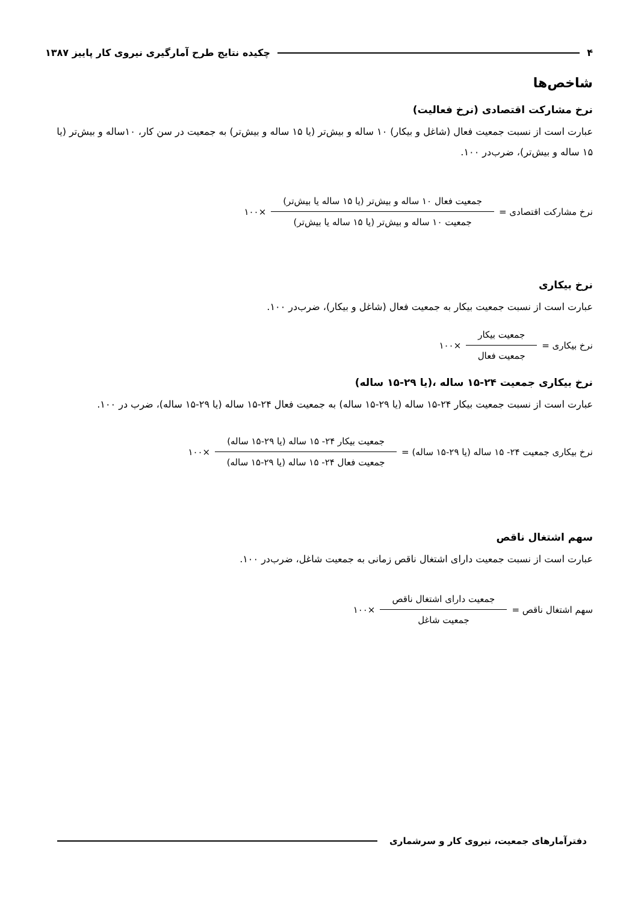۴ چکیده نتایج طرح آمارگیری نیروی کار پاییز ۱۳۸۷
شاخص‌ها
نرخ مشارکت اقتصادی (نرخ فعالیت)
عبارت است از نسبت جمعیت فعال (شاغل و بیکار) ۱۰ ساله و بیش‌تر (یا ۱۵ ساله و بیش‌تر) به جمعیت در سن کار، ۱۰ساله و بیش‌تر (یا ۱۵ ساله و بیش‌تر)، ضرب‌در ۱۰۰.
نرخ مشارکت اقتصادی = جمعیت فعال ۱۰ ساله و بیش‌تر (یا ۱۵ ساله یا بیش‌تر) جمعیت ۱۰ ساله و بیش‌تر (یا ۱۵ ساله یا بیش‌تر) ×۱۰۰
نرخ بیکاری
عبارت است از نسبت جمعیت بیکار به جمعیت فعال (شاغل و بیکار)، ضرب‌در ۱۰۰.
نرخ بیکاری = جمعیت بیکار جمعیت فعال ×۱۰۰
نرخ بیکاری جمعیت ۲۴-۱۵ ساله ،(یا ۲۹-۱۵ ساله)
عبارت است از نسبت جمعیت بیکار ۲۴-۱۵ ساله (یا ۲۹-۱۵ ساله) به جمعیت فعال ۲۴-۱۵ ساله (یا ۲۹-۱۵ ساله)، ضرب در ۱۰۰.
نرخ بیکاری جمعیت ۲۴- ۱۵ ساله (یا ۲۹-۱۵ ساله) = جمعیت بیکار ۲۴- ۱۵ ساله (یا ۲۹-۱۵ ساله) جمعیت فعال ۲۴- ۱۵ ساله (یا ۲۹-۱۵ ساله) ×۱۰۰
سهم اشتغال ناقص
عبارت است از نسبت جمعیت دارای اشتغال ناقص زمانی به جمعیت شاغل، ضرب‌در ۱۰۰.
سهم اشتغال ناقص = جمعیت دارای اشتغال ناقص جمعیت شاغل ×۱۰۰
دفترآمارهای جمعیت، نیروی کار و سرشماری